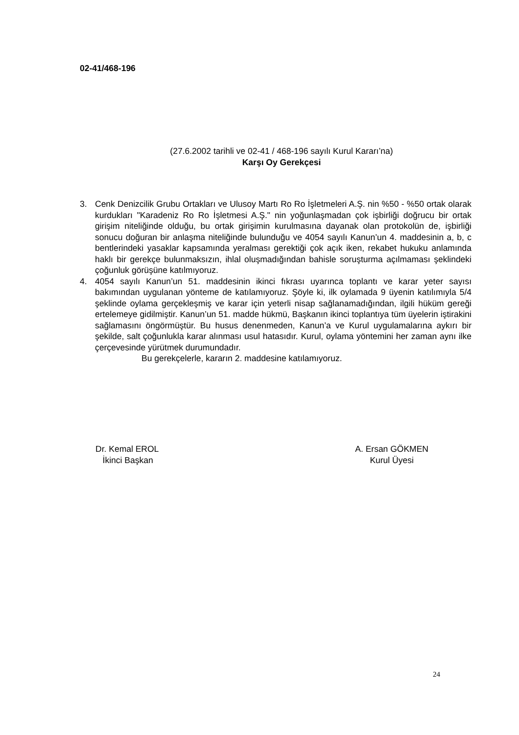02-41/468-196
(27.6.2002 tarihli ve 02-41 / 468-196 sayılı Kurul Kararı’na)
Karşı Oy Gerekçesi
3. Cenk Denizcilik Grubu Ortakları ve Ulusoy Martı Ro Ro İşletmeleri A.Ş. nin %50 - %50 ortak olarak kurdukları "Karadeniz Ro Ro İşletmesi A.Ş." nin yoğunlaşmadan çok işbirliği doğrucu bir ortak girişim niteliğinde olduğu, bu ortak girişimin kurulmasına dayanak olan protokolün de, işbirliği sonucu doğuran bir anlaşma niteliğinde bulunduğu ve 4054 sayılı Kanun’un 4. maddesinin a, b, c bentlerindeki yasaklar kapsamında yeralması gerektiği çok açık iken, rekabet hukuku anlamında haklı bir gerekçe bulunmaksızın, ihlal oluşmadığından bahisle soruşturma açılmaması şeklindeki çoğunluk görüşüne katılmıyoruz.
4. 4054 sayılı Kanun’un 51. maddesinin ikinci fıkrası uyarınca toplantı ve karar yeter sayısı bakımından uygulanan yönteme de katılamıyoruz. Şöyle ki, ilk oylamada 9 üyenin katılımıyla 5/4 şeklinde oylama gerçekleşmiş ve karar için yeterli nisap sağlanamadığından, ilgili hüküm gereği ertelemeye gidilmiştir. Kanun’un 51. madde hükmü, Başkanın ikinci toplantıya tüm üyelerin iştirakini sağlamasını öngörmüştür. Bu husus denenmeden, Kanun’a ve Kurul uygulamalarına aykırı bir şekilde, salt çoğunlukla karar alınması usul hatasıdır. Kurul, oylama yöntemini her zaman aynı ilke çerçevesinde yürütmek durumundadır.
Bu gerekçelerle, kararın 2. maddesine katılamıyoruz.
Dr. Kemal EROL
İkinci Başkan
A. Ersan GÖKMEN
Kurul Üyesi
24